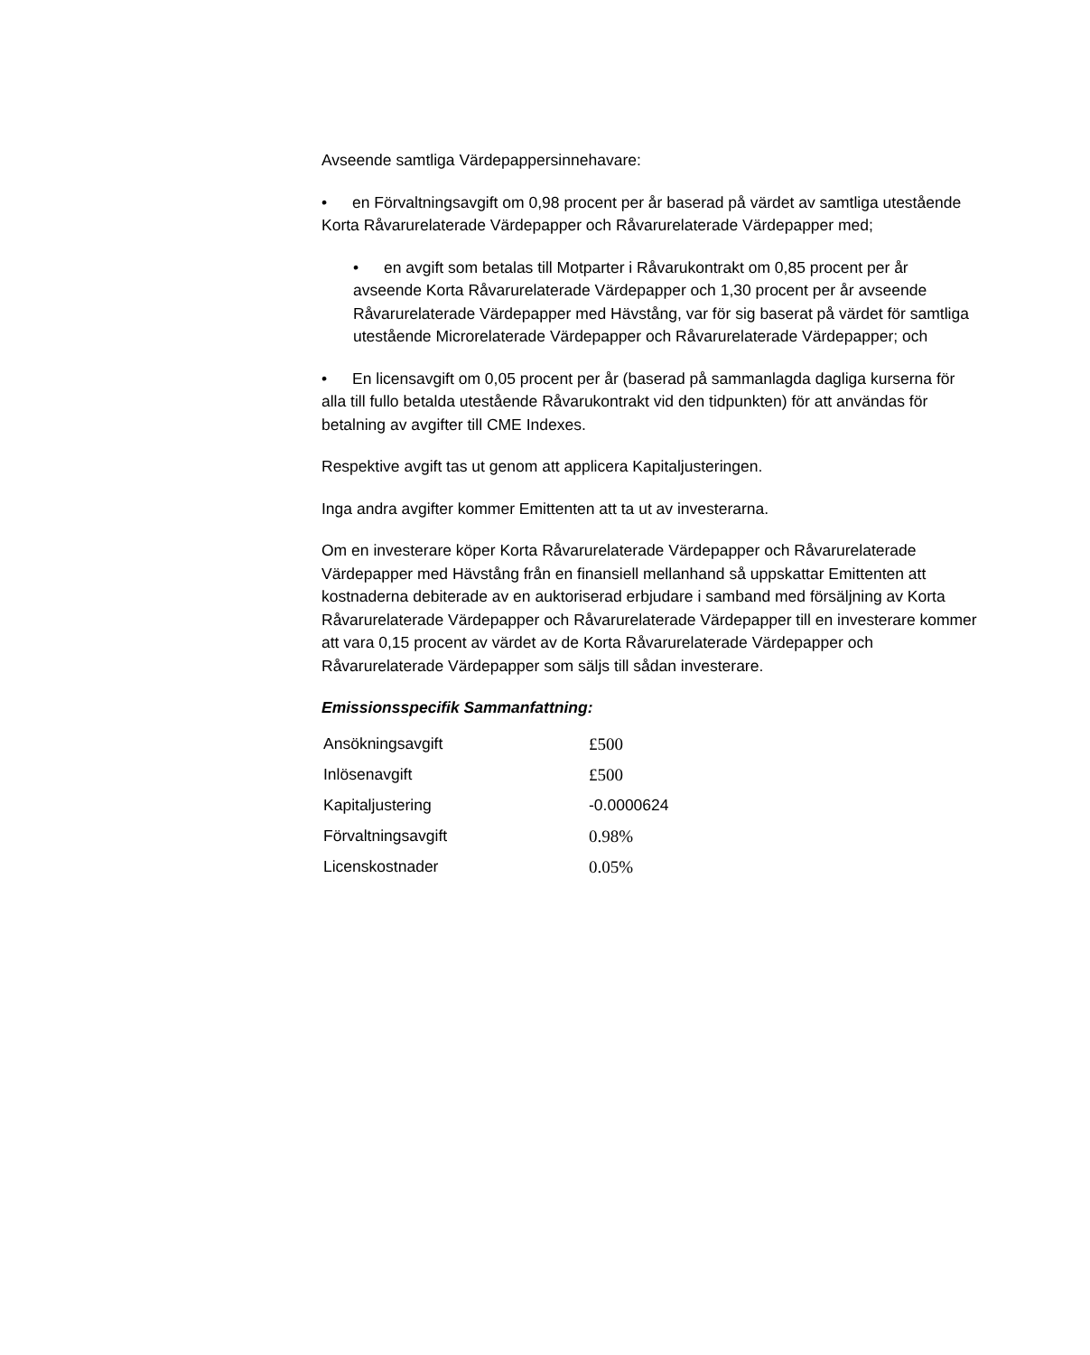Avseende samtliga Värdepappersinnehavare:
• en Förvaltningsavgift om 0,98 procent per år baserad på värdet av samtliga utestående Korta Råvarurelaterade Värdepapper och Råvarurelaterade Värdepapper med;
• en avgift som betalas till Motparter i Råvarukontrakt om 0,85 procent per år avseende Korta Råvarurelaterade Värdepapper och 1,30 procent per år avseende Råvarurelaterade Värdepapper med Hävstång, var för sig baserat på värdet för samtliga utestående Microrelaterade Värdepapper och Råvarurelaterade Värdepapper; och
• En licensavgift om 0,05 procent per år (baserad på sammanlagda dagliga kurserna för alla till fullo betalda utestående Råvarukontrakt vid den tidpunkten) för att användas för betalning av avgifter till CME Indexes.
Respektive avgift tas ut genom att applicera Kapitaljusteringen.
Inga andra avgifter kommer Emittenten att ta ut av investerarna.
Om en investerare köper Korta Råvarurelaterade Värdepapper och Råvarurelaterade Värdepapper med Hävstång från en finansiell mellanhand så uppskattar Emittenten att kostnaderna debiterade av en auktoriserad erbjudare i samband med försäljning av Korta Råvarurelaterade Värdepapper och Råvarurelaterade Värdepapper till en investerare kommer att vara 0,15 procent av värdet av de Korta Råvarurelaterade Värdepapper och Råvarurelaterade Värdepapper som säljs till sådan investerare.
Emissionsspecifik Sammanfattning:
| Ansökningsavgift | £500 |
| Inlösenavgift | £500 |
| Kapitaljustering | -0.0000624 |
| Förvaltningsavgift | 0.98% |
| Licenskostnader | 0.05% |